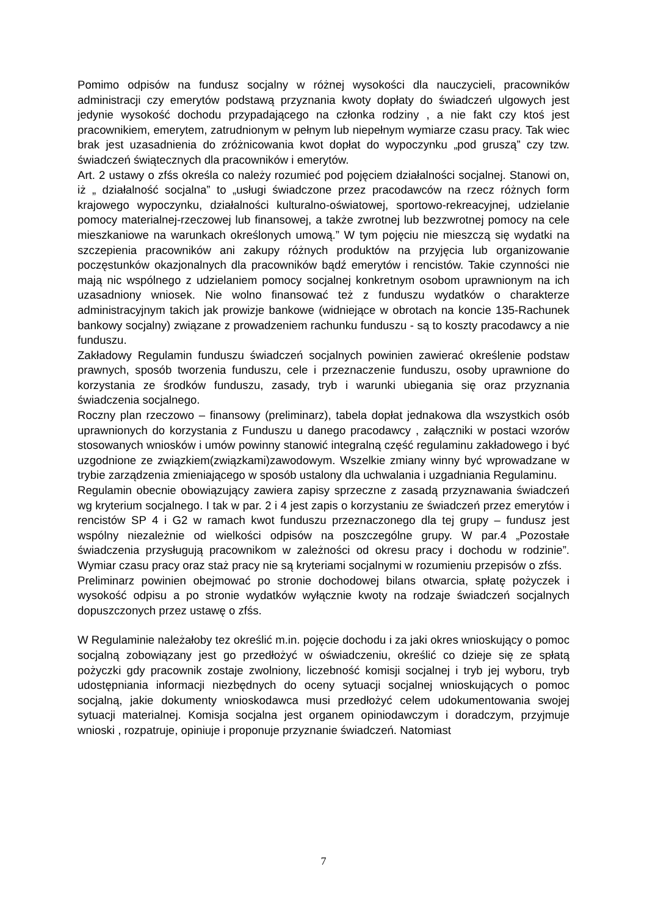Pomimo odpisów na fundusz socjalny w różnej wysokości dla nauczycieli, pracowników administracji czy emerytów podstawą przyznania kwoty dopłaty do świadczeń ulgowych jest jedynie wysokość dochodu przypadającego na członka rodziny , a nie fakt czy ktoś jest pracownikiem, emerytem, zatrudnionym w pełnym lub niepełnym wymiarze czasu pracy. Tak wiec brak jest uzasadnienia do zróżnicowania kwot dopłat do wypoczynku „pod gruszą” czy tzw. świadczeń świątecznych dla pracowników i emerytów.
Art. 2 ustawy o zfśs określa co należy rozumieć pod pojęciem działalności socjalnej. Stanowi on, iż „ działalność socjalna” to „usługi świadczone przez pracodawców na rzecz różnych form krajowego wypoczynku, działalności kulturalno-oświatowej, sportowo-rekreacyjnej, udzielanie pomocy materialnej-rzeczowej lub finansowej, a także zwrotnej lub bezzwrotnej pomocy na cele mieszkaniowe na warunkach określonych umową.” W tym pojęciu nie mieszczą się wydatki na szczepienia pracowników ani zakupy różnych produktów na przyjęcia lub organizowanie poczęstunków okazjonalnych dla pracowników bądź emerytów i rencistów. Takie czynności nie mają nic wspólnego z udzielaniem pomocy socjalnej konkretnym osobom uprawnionym na ich uzasadniony wniosek. Nie wolno finansować też z funduszu wydatków o charakterze administracyjnym takich jak prowizje bankowe (widniejące w obrotach na koncie 135-Rachunek bankowy socjalny) związane z prowadzeniem rachunku funduszu - są to koszty pracodawcy a nie funduszu.
Zakładowy Regulamin funduszu świadczeń socjalnych powinien zawierać określenie podstaw prawnych, sposób tworzenia funduszu, cele i przeznaczenie funduszu, osoby uprawnione do korzystania ze środków funduszu, zasady, tryb i warunki ubiegania się oraz przyznania świadczenia socjalnego.
Roczny plan rzeczowo – finansowy (preliminarz), tabela dopłat jednakowa dla wszystkich osób uprawnionych do korzystania z Funduszu u danego pracodawcy , załączniki w postaci wzorów stosowanych wniosków i umów powinny stanowić integralną część regulaminu zakładowego i być uzgodnione ze związkiem(związkami)zawodowym. Wszelkie zmiany winny być wprowadzane w trybie zarządzenia zmieniającego w sposób ustalony dla uchwalania i uzgadniania Regulaminu.
Regulamin obecnie obowiązujący zawiera zapisy sprzeczne z zasadą przyznawania świadczeń wg kryterium socjalnego. I tak w par. 2 i 4 jest zapis o korzystaniu ze świadczeń przez emerytów i rencistów SP 4 i G2 w ramach kwot funduszu przeznaczonego dla tej grupy – fundusz jest wspólny niezależnie od wielkości odpisów na poszczególne grupy. W par.4 „Pozostałe świadczenia przysługują pracownikom w zależności od okresu pracy i dochodu w rodzinie”. Wymiar czasu pracy oraz staż pracy nie są kryteriami socjalnymi w rozumieniu przepisów o zfśs.
Preliminarz powinien obejmować po stronie dochodowej bilans otwarcia, spłatę pożyczek i wysokość odpisu a po stronie wydatków wyłącznie kwoty na rodzaje świadczeń socjalnych dopuszczonych przez ustawę o zfśs.
W Regulaminie należałoby tez określić m.in. pojęcie dochodu i za jaki okres wnioskujący o pomoc socjalną zobowiązany jest go przedłożyć w oświadczeniu, określić co dzieje się ze spłatą pożyczki gdy pracownik zostaje zwolniony, liczebność komisji socjalnej i tryb jej wyboru, tryb udostępniania informacji niezbędnych do oceny sytuacji socjalnej wnioskujących o pomoc socjalną, jakie dokumenty wnioskodawca musi przedłożyć celem udokumentowania swojej sytuacji materialnej. Komisja socjalna jest organem opiniodawczym i doradczym, przyjmuje wnioski , rozpatruje, opiniuje i proponuje przyznanie świadczeń. Natomiast
7